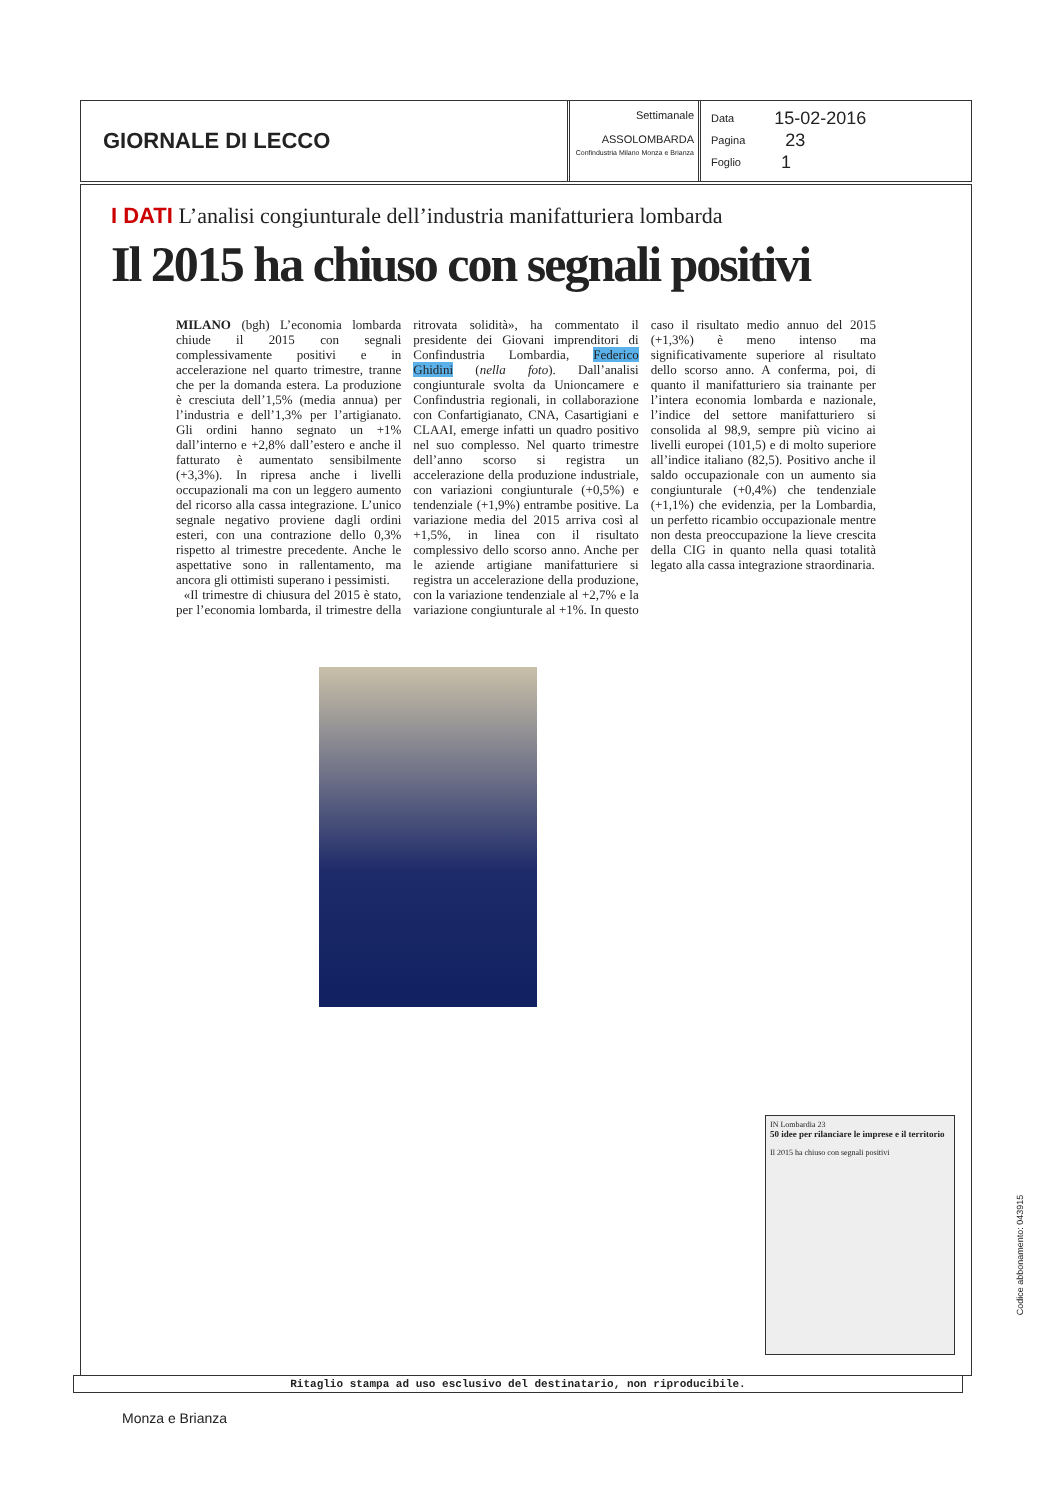GIORNALE DI LECCO
Settimanale
ASSOLOMBARDA
Confindustria Milano Monza e Brianza
Data 15-02-2016
Pagina 23
Foglio 1
I DATI L’analisi congiunturale dell’industria manifatturiera lombarda
Il 2015 ha chiuso con segnali positivi
MILANO (bgh) L’economia lombarda chiude il 2015 con segnali complessivamente positivi e in accelerazione nel quarto trimestre, tranne che per la domanda estera. La produzione è cresciuta dell’1,5% (media annua) per l’industria e dell’1,3% per l’artigianato. Gli ordini hanno segnato un +1% dall’interno e +2,8% dall’estero e anche il fatturato è aumentato sensibilmente (+3,3%). In ripresa anche i livelli occupazionali ma con un leggero aumento del ricorso alla cassa integrazione. L’unico segnale negativo proviene dagli ordini esteri, con una contrazione dello 0,3% rispetto al trimestre precedente. Anche le aspettative sono in rallentamento, ma ancora gli ottimisti superano i pessimisti.
«Il trimestre di chiusura del 2015 è stato, per l’economia lombarda, il trimestre della ritrovata solidità», ha commentato il presidente dei Giovani imprenditori di Confindustria Lombardia, Federico Ghidini (nella foto). Dall’analisi congiunturale svolta da Unioncamere e Confindustria regionali, in collaborazione con Confartigianato, CNA, Casartigiani e CLAAI, emerge infatti un quadro positivo nel suo complesso. Nel quarto trimestre dell’anno scorso si registra un accelerazione della produzione industriale, con variazioni congiunturale (+0,5%) e tendenziale (+1,9%) entrambe positive. La variazione media del 2015 arriva così al +1,5%, in linea con il risultato complessivo dello scorso anno. Anche per le aziende artigiane manifatturiere si registra un accelerazione della produzione, con la variazione tendenziale al +2,7% e la variazione congiunturale al +1%. In questo caso il risultato medio annuo del 2015 (+1,3%) è meno intenso ma significativamente superiore al risultato dello scorso anno. A conferma, poi, di quanto il manifatturiero sia trainante per l’intera economia lombarda e nazionale, l’indice del settore manifatturiero si consolida al 98,9, sempre più vicino ai livelli europei (101,5) e di molto superiore all’indice italiano (82,5). Positivo anche il saldo occupazionale con un aumento sia congiunturale (+0,4%) che tendenziale (+1,1%) che evidenzia, per la Lombardia, un perfetto ricambio occupazionale mentre non desta preoccupazione la lieve crescita della CIG in quanto nella quasi totalità legato alla cassa integrazione straordinaria.
IN Lombardia 23
50 idee per rilanciare le imprese e il territorio
Il 2015 ha chiuso con segnali positivi
Codice abbonamento: 043915
Ritaglio stampa ad uso esclusivo del destinatario, non riproducibile.
Monza e Brianza